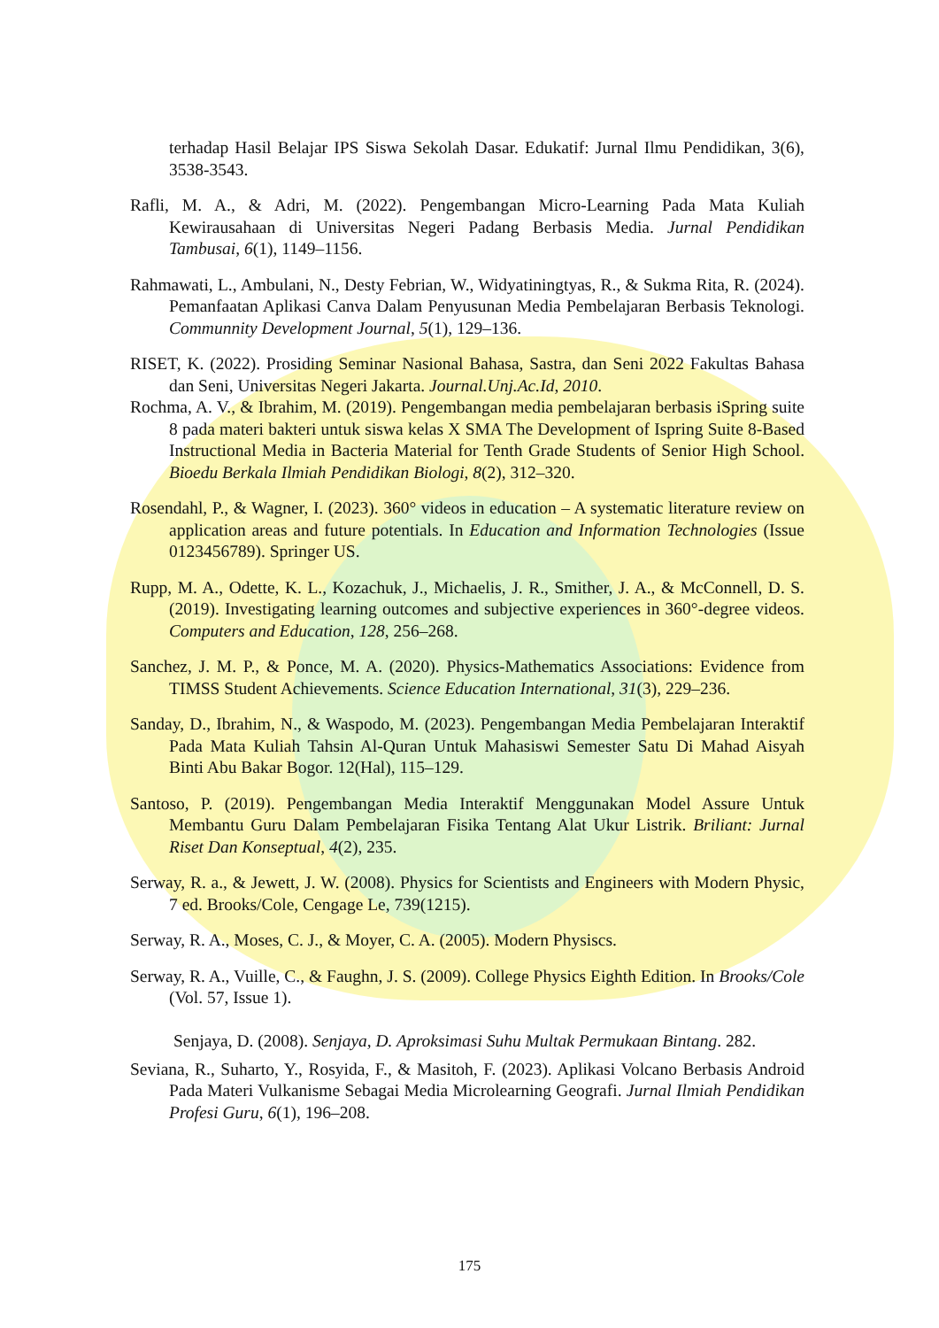terhadap Hasil Belajar IPS Siswa Sekolah Dasar. Edukatif: Jurnal Ilmu Pendidikan, 3(6), 3538-3543.
Rafli, M. A., & Adri, M. (2022). Pengembangan Micro-Learning Pada Mata Kuliah Kewirausahaan di Universitas Negeri Padang Berbasis Media. Jurnal Pendidikan Tambusai, 6(1), 1149–1156.
Rahmawati, L., Ambulani, N., Desty Febrian, W., Widyatiningtyas, R., & Sukma Rita, R. (2024). Pemanfaatan Aplikasi Canva Dalam Penyusunan Media Pembelajaran Berbasis Teknologi. Communnity Development Journal, 5(1), 129–136.
RISET, K. (2022). Prosiding Seminar Nasional Bahasa, Sastra, dan Seni 2022 Fakultas Bahasa dan Seni, Universitas Negeri Jakarta. Journal.Unj.Ac.Id, 2010.
Rochma, A. V., & Ibrahim, M. (2019). Pengembangan media pembelajaran berbasis iSpring suite 8 pada materi bakteri untuk siswa kelas X SMA The Development of Ispring Suite 8-Based Instructional Media in Bacteria Material for Tenth Grade Students of Senior High School. Bioedu Berkala Ilmiah Pendidikan Biologi, 8(2), 312–320.
Rosendahl, P., & Wagner, I. (2023). 360° videos in education – A systematic literature review on application areas and future potentials. In Education and Information Technologies (Issue 0123456789). Springer US.
Rupp, M. A., Odette, K. L., Kozachuk, J., Michaelis, J. R., Smither, J. A., & McConnell, D. S. (2019). Investigating learning outcomes and subjective experiences in 360°-degree videos. Computers and Education, 128, 256–268.
Sanchez, J. M. P., & Ponce, M. A. (2020). Physics-Mathematics Associations: Evidence from TIMSS Student Achievements. Science Education International, 31(3), 229–236.
Sanday, D., Ibrahim, N., & Waspodo, M. (2023). Pengembangan Media Pembelajaran Interaktif Pada Mata Kuliah Tahsin Al-Quran Untuk Mahasiswi Semester Satu Di Mahad Aisyah Binti Abu Bakar Bogor. 12(Hal), 115–129.
Santoso, P. (2019). Pengembangan Media Interaktif Menggunakan Model Assure Untuk Membantu Guru Dalam Pembelajaran Fisika Tentang Alat Ukur Listrik. Briliant: Jurnal Riset Dan Konseptual, 4(2), 235.
Serway, R. a., & Jewett, J. W. (2008). Physics for Scientists and Engineers with Modern Physic, 7 ed. Brooks/Cole, Cengage Le, 739(1215).
Serway, R. A., Moses, C. J., & Moyer, C. A. (2005). Modern Physiscs.
Serway, R. A., Vuille, C., & Faughn, J. S. (2009). College Physics Eighth Edition. In Brooks/Cole (Vol. 57, Issue 1).
Senjaya, D. (2008). Senjaya, D. Aproksimasi Suhu Multak Permukaan Bintang. 282.
Seviana, R., Suharto, Y., Rosyida, F., & Masitoh, F. (2023). Aplikasi Volcano Berbasis Android Pada Materi Vulkanisme Sebagai Media Microlearning Geografi. Jurnal Ilmiah Pendidikan Profesi Guru, 6(1), 196–208.
175